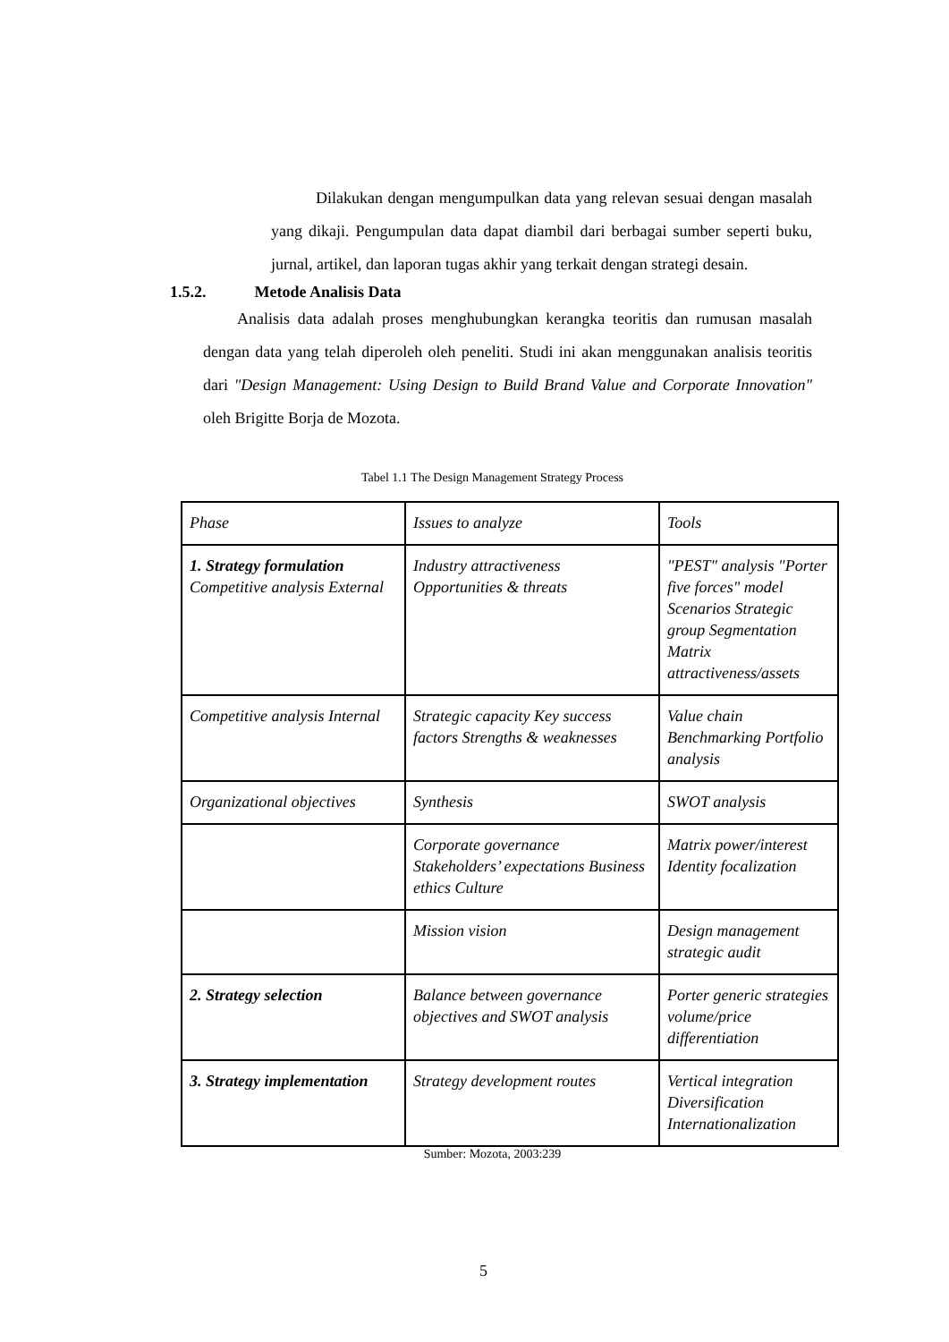Dilakukan dengan mengumpulkan data yang relevan sesuai dengan masalah yang dikaji. Pengumpulan data dapat diambil dari berbagai sumber seperti buku, jurnal, artikel, dan laporan tugas akhir yang terkait dengan strategi desain.
1.5.2. Metode Analisis Data
Analisis data adalah proses menghubungkan kerangka teoritis dan rumusan masalah dengan data yang telah diperoleh oleh peneliti. Studi ini akan menggunakan analisis teoritis dari "Design Management: Using Design to Build Brand Value and Corporate Innovation" oleh Brigitte Borja de Mozota.
Tabel 1.1 The Design Management Strategy Process
| Phase | Issues to analyze | Tools |
| 1. Strategy formulation Competitive analysis External | Industry attractiveness Opportunities & threats | "PEST" analysis "Porter five forces" model Scenarios Strategic group Segmentation Matrix attractiveness/assets |
| Competitive analysis Internal | Strategic capacity Key success factors Strengths & weaknesses | Value chain Benchmarking Portfolio analysis |
| Organizational objectives | Synthesis | SWOT analysis |
| | Corporate governance Stakeholders’ expectations Business ethics Culture | Matrix power/interest Identity focalization |
| | Mission vision | Design management strategic audit |
| 2. Strategy selection | Balance between governance objectives and SWOT analysis | Porter generic strategies volume/price differentiation |
| 3. Strategy implementation | Strategy development routes | Vertical integration Diversification Internationalization |
Sumber: Mozota, 2003:239
5